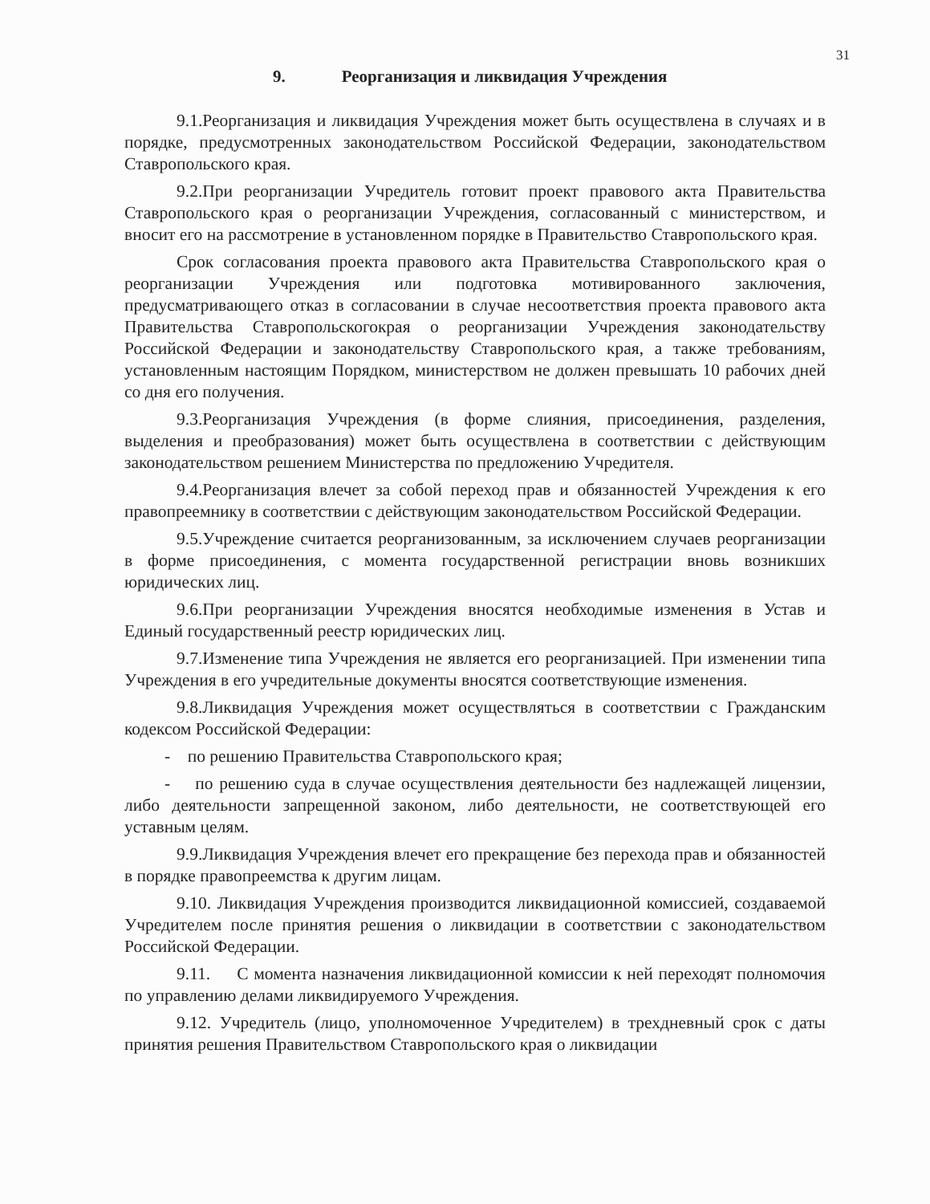31
9. Реорганизация и ликвидация Учреждения
9.1.Реорганизация и ликвидация Учреждения может быть осуществлена в случаях и в порядке, предусмотренных законодательством Российской Федерации, законодательством Ставропольского края.
9.2.При реорганизации Учредитель готовит проект правового акта Правительства Ставропольского края о реорганизации Учреждения, согласованный с министерством, и вносит его на рассмотрение в установленном порядке в Правительство Ставропольского края.
Срок согласования проекта правового акта Правительства Ставропольского края о реорганизации Учреждения или подготовка мотивированного заключения, предусматривающего отказ в согласовании в случае несоответствия проекта правового акта Правительства Ставропольскогокрая о реорганизации Учреждения законодательству Российской Федерации и законодательству Ставропольского края, а также требованиям, установленным настоящим Порядком, министерством не должен превышать 10 рабочих дней со дня его получения.
9.3.Реорганизация Учреждения (в форме слияния, присоединения, разделения, выделения и преобразования) может быть осуществлена в соответствии с действующим законодательством решением Министерства по предложению Учредителя.
9.4.Реорганизация влечет за собой переход прав и обязанностей Учреждения к его правопреемнику в соответствии с действующим законодательством Российской Федерации.
9.5.Учреждение считается реорганизованным, за исключением случаев реорганизации в форме присоединения, с момента государственной регистрации вновь возникших юридических лиц.
9.6.При реорганизации Учреждения вносятся необходимые изменения в Устав и Единый государственный реестр юридических лиц.
9.7.Изменение типа Учреждения не является его реорганизацией. При изменении типа Учреждения в его учредительные документы вносятся соответствующие изменения.
9.8.Ликвидация Учреждения может осуществляться в соответствии с Гражданским кодексом Российской Федерации:
- по решению Правительства Ставропольского края;
- по решению суда в случае осуществления деятельности без надлежащей лицензии, либо деятельности запрещенной законом, либо деятельности, не соответствующей его уставным целям.
9.9.Ликвидация Учреждения влечет его прекращение без перехода прав и обязанностей в порядке правопреемства к другим лицам.
9.10. Ликвидация Учреждения производится ликвидационной комиссией, создаваемой Учредителем после принятия решения о ликвидации в соответствии с законодательством Российской Федерации.
9.11. С момента назначения ликвидационной комиссии к ней переходят полномочия по управлению делами ликвидируемого Учреждения.
9.12. Учредитель (лицо, уполномоченное Учредителем) в трехдневный срок с даты принятия решения Правительством Ставропольского края о ликвидации